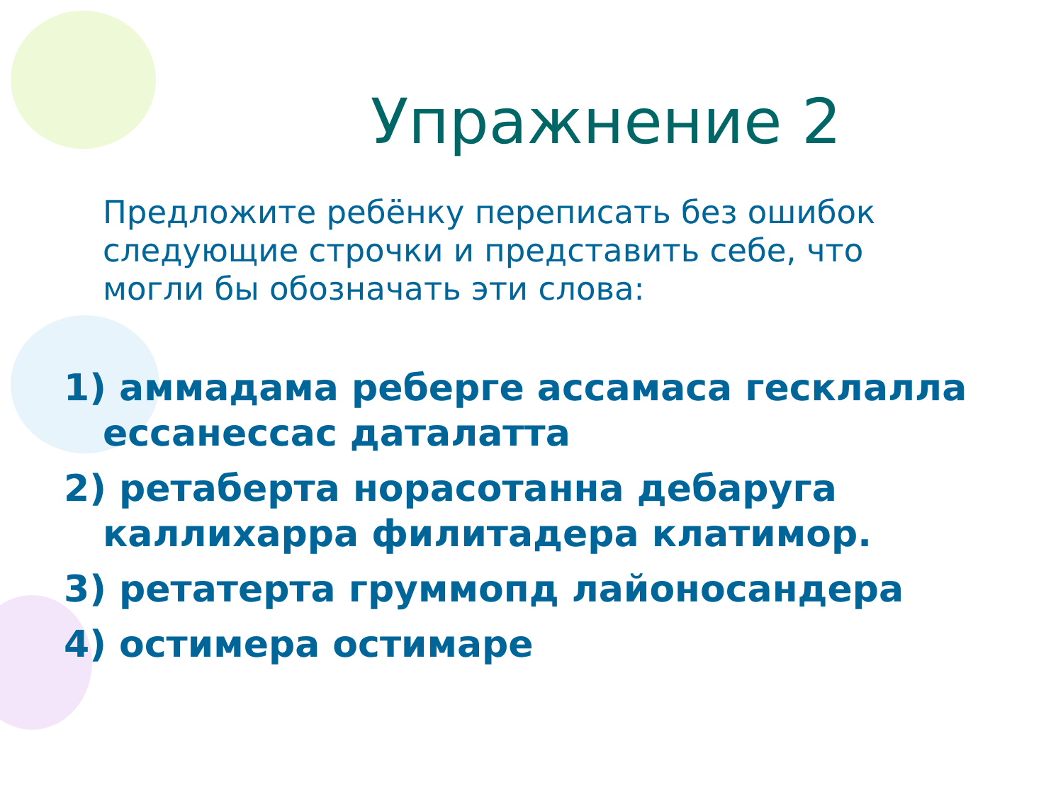Упражнение 2
Предложите ребёнку переписать без ошибок следующие строчки и представить себе, что могли бы обозначать эти слова:
1) аммадама реберге ассамаса гесклалла ессанессас даталатта
2) ретаберта норасотанна дебаруга каллихарра филитадера клатимор.
3) ретатерта груммопд лайоносандера
4) остимера остимаре